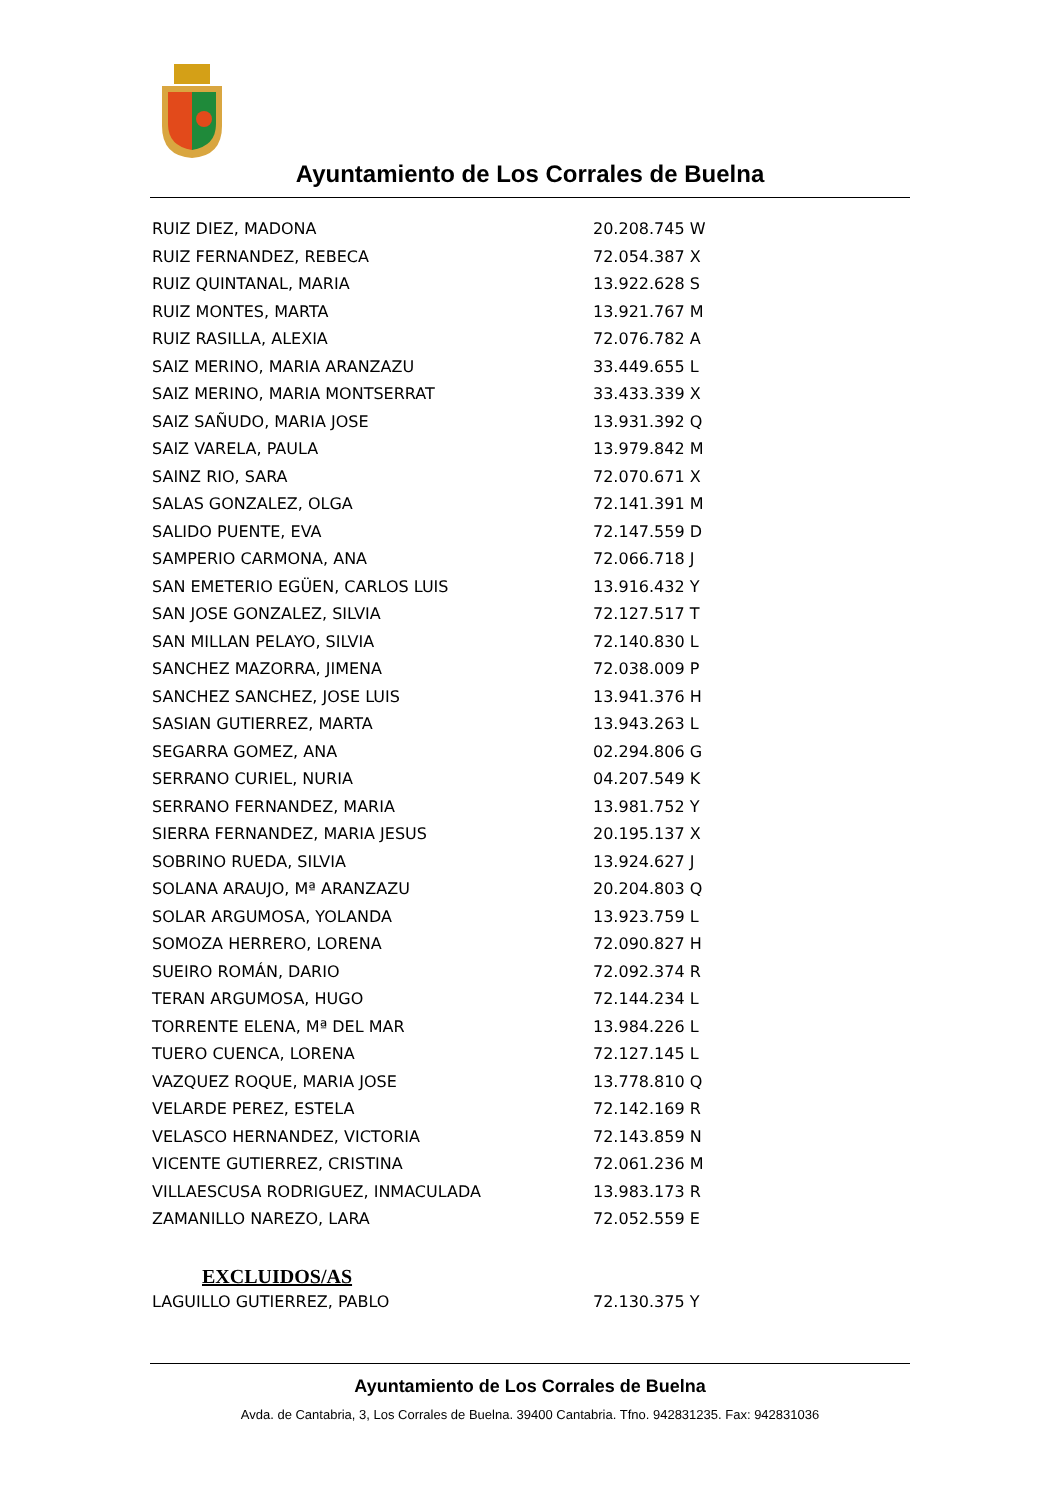Ayuntamiento de Los Corrales de Buelna
| RUIZ DIEZ, MADONA | 20.208.745 W |
| RUIZ FERNANDEZ, REBECA | 72.054.387 X |
| RUIZ QUINTANAL, MARIA | 13.922.628 S |
| RUIZ MONTES, MARTA | 13.921.767 M |
| RUIZ RASILLA, ALEXIA | 72.076.782 A |
| SAIZ MERINO, MARIA ARANZAZU | 33.449.655 L |
| SAIZ MERINO, MARIA MONTSERRAT | 33.433.339 X |
| SAIZ SAÑUDO, MARIA JOSE | 13.931.392 Q |
| SAIZ VARELA, PAULA | 13.979.842 M |
| SAINZ RIO, SARA | 72.070.671 X |
| SALAS GONZALEZ, OLGA | 72.141.391 M |
| SALIDO PUENTE, EVA | 72.147.559 D |
| SAMPERIO CARMONA, ANA | 72.066.718 J |
| SAN EMETERIO EGÜEN, CARLOS LUIS | 13.916.432 Y |
| SAN JOSE GONZALEZ, SILVIA | 72.127.517 T |
| SAN MILLAN PELAYO, SILVIA | 72.140.830 L |
| SANCHEZ MAZORRA, JIMENA | 72.038.009 P |
| SANCHEZ SANCHEZ, JOSE LUIS | 13.941.376 H |
| SASIAN GUTIERREZ, MARTA | 13.943.263 L |
| SEGARRA GOMEZ, ANA | 02.294.806 G |
| SERRANO CURIEL, NURIA | 04.207.549 K |
| SERRANO FERNANDEZ, MARIA | 13.981.752 Y |
| SIERRA FERNANDEZ, MARIA JESUS | 20.195.137 X |
| SOBRINO RUEDA, SILVIA | 13.924.627 J |
| SOLANA ARAUJO, Mª ARANZAZU | 20.204.803 Q |
| SOLAR ARGUMOSA, YOLANDA | 13.923.759 L |
| SOMOZA HERRERO, LORENA | 72.090.827 H |
| SUEIRO ROMÁN, DARIO | 72.092.374 R |
| TERAN ARGUMOSA, HUGO | 72.144.234 L |
| TORRENTE ELENA, Mª DEL MAR | 13.984.226 L |
| TUERO CUENCA, LORENA | 72.127.145 L |
| VAZQUEZ ROQUE, MARIA JOSE | 13.778.810 Q |
| VELARDE PEREZ, ESTELA | 72.142.169 R |
| VELASCO HERNANDEZ, VICTORIA | 72.143.859 N |
| VICENTE GUTIERREZ, CRISTINA | 72.061.236 M |
| VILLAESCUSA RODRIGUEZ, INMACULADA | 13.983.173 R |
| ZAMANILLO NAREZO, LARA | 72.052.559 E |
EXCLUIDOS/AS
| LAGUILLO GUTIERREZ, PABLO | 72.130.375 Y |
Ayuntamiento de Los Corrales de Buelna
Avda. de Cantabria, 3, Los Corrales de Buelna. 39400 Cantabria. Tfno. 942831235. Fax: 942831036